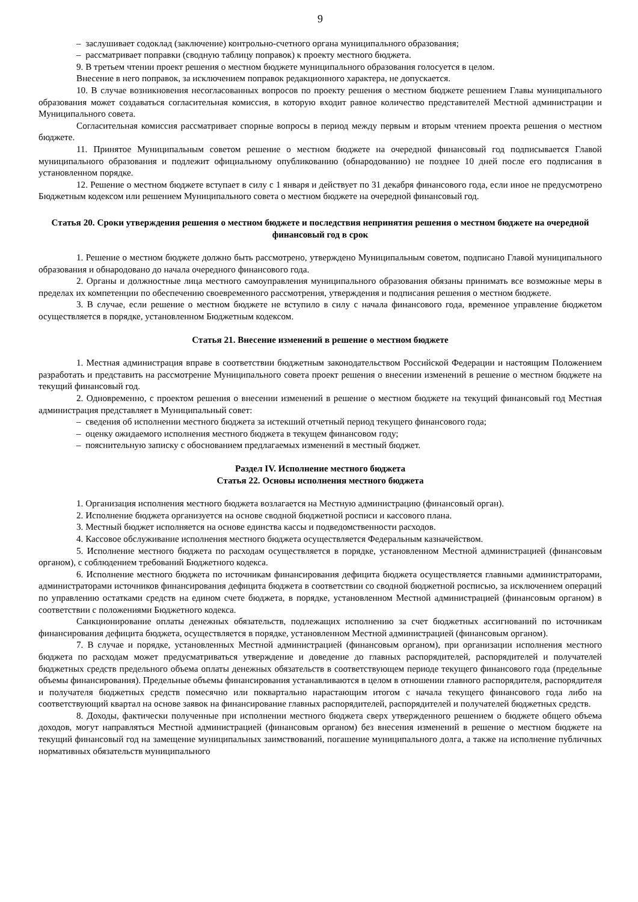9
– заслушивает содоклад (заключение) контрольно-счетного органа муниципального образования;
– рассматривает поправки (сводную таблицу поправок) к проекту местного бюджета.
9. В третьем чтении проект решения о местном бюджете муниципального образования голосуется в целом.
Внесение в него поправок, за исключением поправок редакционного характера, не допускается.
10. В случае возникновения несогласованных вопросов по проекту решения о местном бюджете решением Главы муниципального образования может создаваться согласительная комиссия, в которую входит равное количество представителей Местной администрации и Муниципального совета.
Согласительная комиссия рассматривает спорные вопросы в период между первым и вторым чтением проекта решения о местном бюджете.
11. Принятое Муниципальным советом решение о местном бюджете на очередной финансовый год подписывается Главой муниципального образования и подлежит официальному опубликованию (обнародованию) не позднее 10 дней после его подписания в установленном порядке.
12. Решение о местном бюджете вступает в силу с 1 января и действует по 31 декабря финансового года, если иное не предусмотрено Бюджетным кодексом или решением Муниципального совета о местном бюджете на очередной финансовый год.
Статья 20. Сроки утверждения решения о местном бюджете и последствия непринятия решения о местном бюджете на очередной финансовый год в срок
1. Решение о местном бюджете должно быть рассмотрено, утверждено Муниципальным советом, подписано Главой муниципального образования и обнародовано до начала очередного финансового года.
2. Органы и должностные лица местного самоуправления муниципального образования обязаны принимать все возможные меры в пределах их компетенции по обеспечению своевременного рассмотрения, утверждения и подписания решения о местном бюджете.
3. В случае, если решение о местном бюджете не вступило в силу с начала финансового года, временное управление бюджетом осуществляется в порядке, установленном Бюджетным кодексом.
Статья 21. Внесение изменений в решение о местном бюджете
1. Местная администрация вправе в соответствии бюджетным законодательством Российской Федерации и настоящим Положением разработать и представить на рассмотрение Муниципального совета проект решения о внесении изменений в решение о местном бюджете на текущий финансовый год.
2. Одновременно, с проектом решения о внесении изменений в решение о местном бюджете на текущий финансовый год Местная администрация представляет в Муниципальный совет:
– сведения об исполнении местного бюджета за истекший отчетный период текущего финансового года;
– оценку ожидаемого исполнения местного бюджета в текущем финансовом году;
– пояснительную записку с обоснованием предлагаемых изменений в местный бюджет.
Раздел IV. Исполнение местного бюджета
Статья 22. Основы исполнения местного бюджета
1. Организация исполнения местного бюджета возлагается на Местную администрацию (финансовый орган).
2. Исполнение бюджета организуется на основе сводной бюджетной росписи и кассового плана.
3. Местный бюджет исполняется на основе единства кассы и подведомственности расходов.
4. Кассовое обслуживание исполнения местного бюджета осуществляется Федеральным казначейством.
5. Исполнение местного бюджета по расходам осуществляется в порядке, установленном Местной администрацией (финансовым органом), с соблюдением требований Бюджетного кодекса.
6. Исполнение местного бюджета по источникам финансирования дефицита бюджета осуществляется главными администраторами, администраторами источников финансирования дефицита бюджета в соответствии со сводной бюджетной росписью, за исключением операций по управлению остатками средств на едином счете бюджета, в порядке, установленном Местной администрацией (финансовым органом) в соответствии с положениями Бюджетного кодекса.
Санкционирование оплаты денежных обязательств, подлежащих исполнению за счет бюджетных ассигнований по источникам финансирования дефицита бюджета, осуществляется в порядке, установленном Местной администрацией (финансовым органом).
7. В случае и порядке, установленных Местной администрацией (финансовым органом), при организации исполнения местного бюджета по расходам может предусматриваться утверждение и доведение до главных распорядителей, распорядителей и получателей бюджетных средств предельного объема оплаты денежных обязательств в соответствующем периоде текущего финансового года (предельные объемы финансирования). Предельные объемы финансирования устанавливаются в целом в отношении главного распорядителя, распорядителя и получателя бюджетных средств помесячно или поквартально нарастающим итогом с начала текущего финансового года либо на соответствующий квартал на основе заявок на финансирование главных распорядителей, распорядителей и получателей бюджетных средств.
8. Доходы, фактически полученные при исполнении местного бюджета сверх утвержденного решением о бюджете общего объема доходов, могут направляться Местной администрацией (финансовым органом) без внесения изменений в решение о местном бюджете на текущий финансовый год на замещение муниципальных заимствований, погашение муниципального долга, а также на исполнение публичных нормативных обязательств муниципального